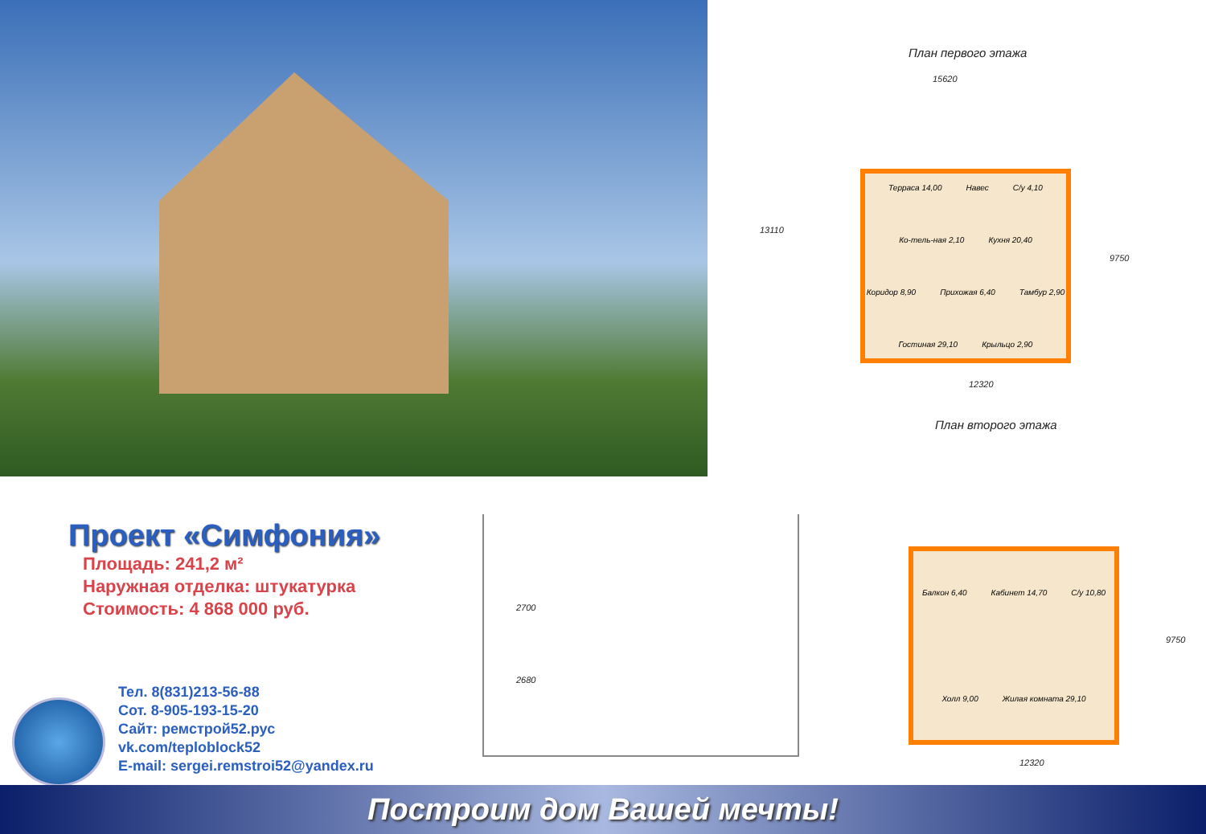План первого этажа
15620
13110
Терраса 14,00 Навес С/у 4,10 Ко-тель-ная 2,10 Кухня 20,40 Коридор 8,90 Прихожая 6,40 Тамбур 2,90 Гостиная 29,10 Крыльцо 2,90
9750
12320
План второго этажа
Балкон 6,40 Кабинет 14,70 С/у 10,80 Холл 9,00 Жилая комната 29,10
9750
12320
2700
2680
Проект «Симфония»
Площадь: 241,2 м²
Наружная отделка: штукатурка
Стоимость: 4 868 000 руб.
Тел. 8(831)213-56-88
Сот. 8-905-193-15-20
Сайт: ремстрой52.рус
vk.com/teploblock52
E-mail: sergei.remstroi52@yandex.ru
Построим дом Вашей мечты!